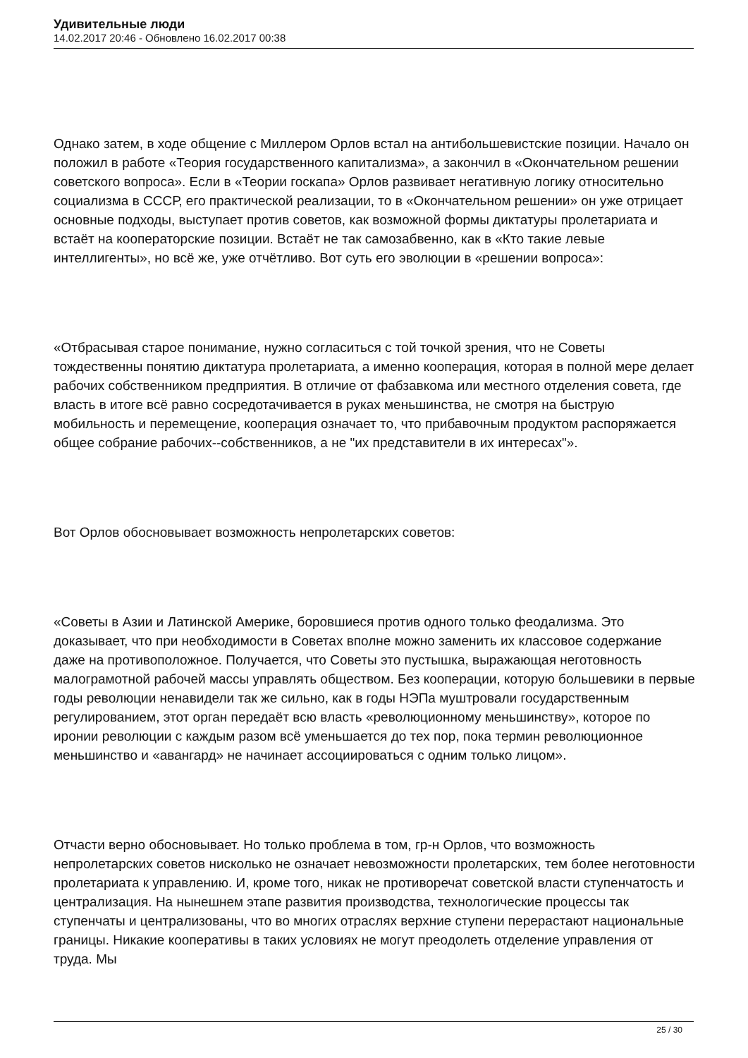Удивительные люди
14.02.2017 20:46 - Обновлено 16.02.2017 00:38
Однако затем, в ходе общение с Миллером Орлов встал на антибольшевистские позиции. Начало он положил в работе «Теория государственного капитализма», а закончил в «Окончательном решении советского вопроса». Если в «Теории госкапа» Орлов развивает негативную логику относительно социализма в СССР, его практической реализации, то в «Окончательном решении» он уже отрицает основные подходы, выступает против советов, как возможной формы диктатуры пролетариата и встаёт на кооператорские позиции. Встаёт не так самозабвенно, как в «Кто такие левые интеллигенты», но всё же, уже отчётливо. Вот суть его эволюции в «решении вопроса»:
«Отбрасывая старое понимание, нужно согласиться с той точкой зрения, что не Советы тождественны понятию диктатура пролетариата, а именно кооперация, которая в полной мере делает рабочих собственником предприятия. В отличие от фабзавкома или местного отделения совета, где власть в итоге всё равно сосредотачивается в руках меньшинства, не смотря на быструю мобильность и перемещение, кооперация означает то, что прибавочным продуктом распоряжается общее собрание рабочих--собственников, а не "их представители в их интересах"».
Вот Орлов обосновывает возможность непролетарских советов:
«Советы в Азии и Латинской Америке, боровшиеся против одного только феодализма. Это доказывает, что при необходимости в Советах вполне можно заменить их классовое содержание даже на противоположное. Получается, что Советы это пустышка, выражающая неготовность малограмотной рабочей массы управлять обществом. Без кооперации, которую большевики в первые годы революции ненавидели так же сильно, как в годы НЭПа муштровали государственным регулированием, этот орган передаёт всю власть «революционному меньшинству», которое по иронии революции с каждым разом всё уменьшается до тех пор, пока термин революционное меньшинство и «авангард» не начинает ассоциироваться с одним только лицом».
Отчасти верно обосновывает. Но только проблема в том, гр-н Орлов, что возможность непролетарских советов нисколько не означает невозможности пролетарских, тем более неготовности пролетариата к управлению. И, кроме того, никак не противоречат советской власти ступенчатость и централизация. На нынешнем этапе развития производства, технологические процессы так ступенчаты и централизованы, что во многих отраслях верхние ступени перерастают национальные границы. Никакие кооперативы в таких условиях не могут преодолеть отделение управления от труда. Мы
25 / 30